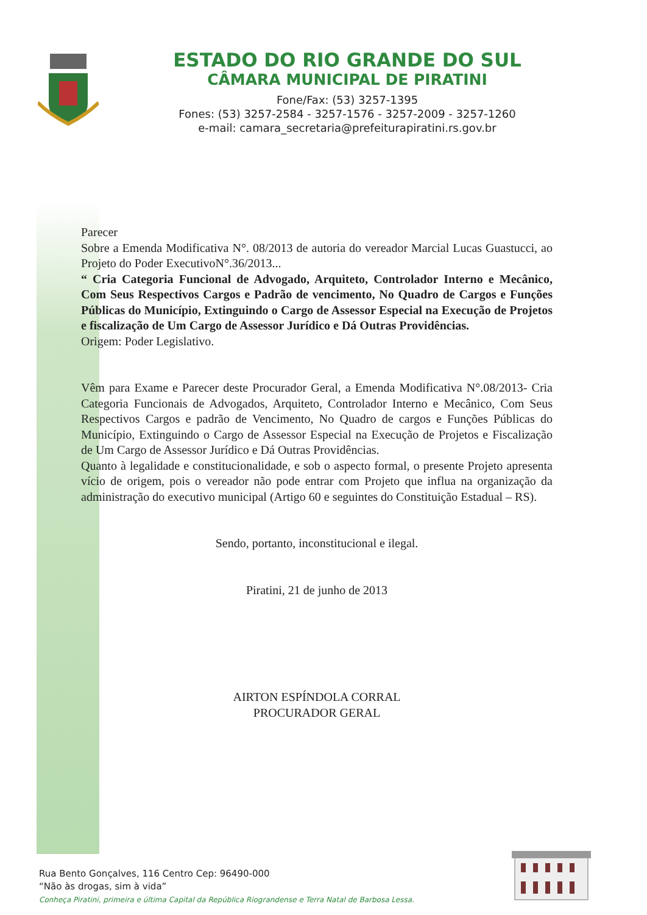ESTADO DO RIO GRANDE DO SUL
CÂMARA MUNICIPAL DE PIRATINI
Fone/Fax: (53) 3257-1395
Fones: (53) 3257-2584 - 3257-1576 - 3257-2009 - 3257-1260
e-mail: camara_secretaria@prefeiturapiratini.rs.gov.br
Parecer
Sobre a Emenda Modificativa N°. 08/2013 de autoria do vereador Marcial Lucas Guastucci, ao Projeto do Poder ExecutivoN°.36/2013...
“ Cria Categoria Funcional de Advogado, Arquiteto, Controlador Interno e Mecânico, Com Seus Respectivos Cargos e Padrão de vencimento, No Quadro de Cargos e Funções Públicas do Município, Extinguindo o Cargo de Assessor Especial na Execução de Projetos e fiscalização de Um Cargo de Assessor Jurídico e Dá Outras Providências.
Origem: Poder Legislativo.
Vêm para Exame e Parecer deste Procurador Geral, a Emenda Modificativa N°.08/2013- Cria Categoria Funcionais de Advogados, Arquiteto, Controlador Interno e Mecânico, Com Seus Respectivos Cargos e padrão de Vencimento, No Quadro de cargos e Funções Públicas do Município, Extinguindo o Cargo de Assessor Especial na Execução de Projetos e Fiscalização de Um Cargo de Assessor Jurídico e Dá Outras Providências.
Quanto à legalidade e constitucionalidade, e sob o aspecto formal, o presente Projeto apresenta vício de origem, pois o vereador não pode entrar com Projeto que influa na organização da administração do executivo municipal (Artigo 60 e seguintes do Constituição Estadual – RS).
Sendo, portanto, inconstitucional e ilegal.
Piratini, 21 de junho de 2013
AIRTON ESPÍNDOLA CORRAL
PROCURADOR GERAL
Rua Bento Gonçalves, 116 Centro Cep: 96490-000
“Não às drogas, sim à vida”
Conheça Piratini, primeira e última Capital da República Riograndense e Terra Natal de Barbosa Lessa.